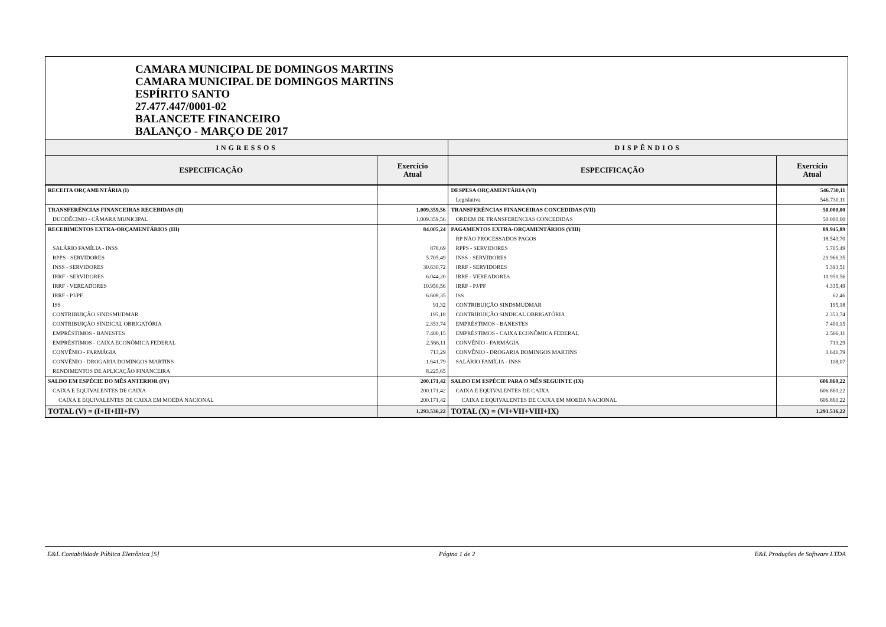CAMARA MUNICIPAL DE DOMINGOS MARTINS
CAMARA MUNICIPAL DE DOMINGOS MARTINS
ESPÍRITO SANTO
27.477.447/0001-02
BALANCETE FINANCEIRO
BALANÇO - MARÇO DE 2017
| INGRESSOS | | DISPÊNDIOS | |
| --- | --- | --- | --- |
| ESPECIFICAÇÃO | Exercício Atual | ESPECIFICAÇÃO | Exercício Atual |
| RECEITA ORÇAMENTÁRIA (I) | | DESPESA ORÇAMENTÁRIA (VI) | 546.730,11 |
| | | Legislativa | 546.730,11 |
| TRANSFERÊNCIAS FINANCEIRAS RECEBIDAS (II) | 1.009.359,56 | TRANSFERÊNCIAS FINANCEIRAS CONCEDIDAS (VII) | 50.000,00 |
| DUODÊCIMO - CÂMARA MUNICIPAL | 1.009.359,56 | ORDEM DE TRANSFERENCIAS CONCEDIDAS | 50.000,00 |
| RECEBIMENTOS EXTRA-ORÇAMENTÁRIOS (III) | 84.005,24 | PAGAMENTOS EXTRA-ORÇAMENTÁRIOS (VIII) | 89.945,89 |
| | | RP NÃO PROCESSADOS PAGOS | 18.543,70 |
| SALÁRIO FAMÍLIA - INSS | 878,69 | RPPS - SERVIDORES | 5.705,49 |
| RPPS - SERVIDORES | 5.705,49 | INSS - SERVIDORES | 29.966,35 |
| INSS - SERVIDORES | 30.630,72 | IRRF - SERVIDORES | 5.393,51 |
| IRRF - SERVIDORES | 6.044,20 | IRRF - VEREADORES | 10.950,56 |
| IRRF - VEREADORES | 10.950,56 | IRRF - PJ/PF | 4.335,49 |
| IRRF - PJ/PF | 6.608,35 | ISS | 62,46 |
| ISS | 91,32 | CONTRIBUIÇÃO SINDSMUDMAR | 195,18 |
| CONTRIBUIÇÃO SINDSMUDMAR | 195,18 | CONTRIBUIÇÃO SINDICAL OBRIGATÓRIA | 2.353,74 |
| CONTRIBUIÇÃO SINDICAL OBRIGATÓRIA | 2.353,74 | EMPRÉSTIMOS - BANESTES | 7.400,15 |
| EMPRÉSTIMOS - BANESTES | 7.400,15 | EMPRÉSTIMOS - CAIXA ECONÔMICA FEDERAL | 2.566,11 |
| EMPRÉSTIMOS - CAIXA ECONÔMICA FEDERAL | 2.566,11 | CONVÊNIO - FARMÁGIA | 713,29 |
| CONVÊNIO - FARMÁGIA | 713,29 | CONVÊNIO - DROGARIA DOMINGOS MARTINS | 1.641,79 |
| CONVÊNIO - DROGARIA DOMINGOS MARTINS | 1.641,79 | SALÁRIO FAMÍLIA - INSS | 118,07 |
| RENDIMENTOS DE APLICAÇÃO FINANCEIRA | 8.225,65 | | |
| SALDO EM ESPÉCIE DO MÊS ANTERIOR (IV) | 200.171,42 | SALDO EM ESPÉCIE PARA O MÊS SEGUINTE (IX) | 606.860,22 |
| CAIXA E EQUIVALENTES DE CAIXA | 200.171,42 | CAIXA E EQUIVALENTES DE CAIXA | 606.860,22 |
| CAIXA E EQUIVALENTES DE CAIXA EM MOEDA NACIONAL | 200.171,42 | CAIXA E EQUIVALENTES DE CAIXA EM MOEDA NACIONAL | 606.860,22 |
| TOTAL (V) = (I+II+III+IV) | 1.293.536,22 | TOTAL (X) = (VI+VII+VIII+IX) | 1.293.536,22 |
E&L Contabilidade Pública Eletrônica [S] Página 1 de 2 E&L Produções de Software LTDA